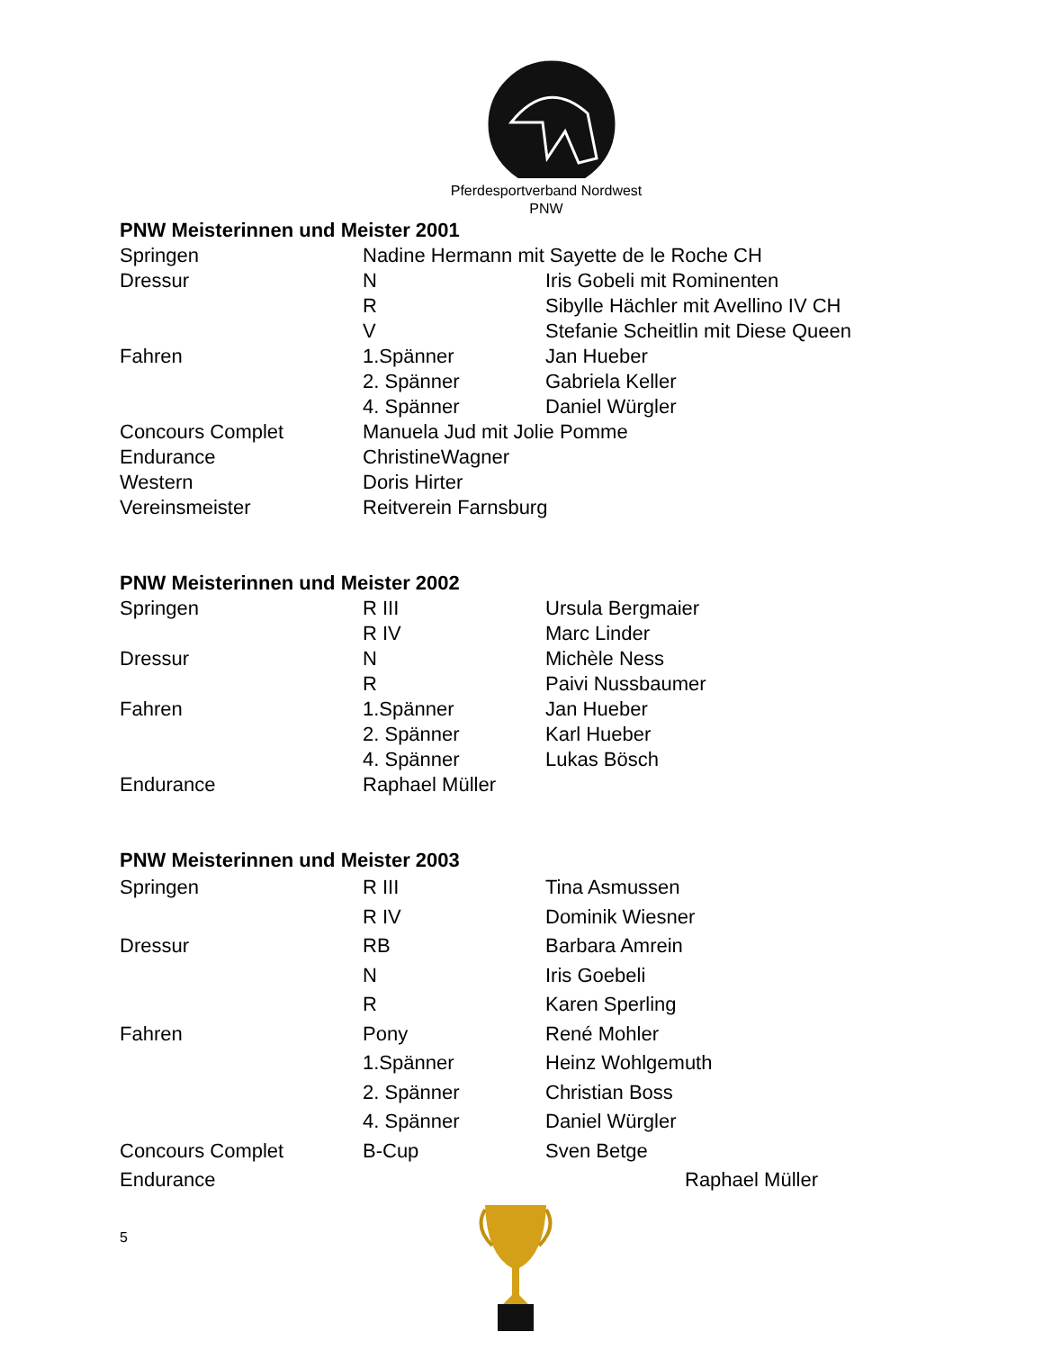Pferdesportverband Nordwest
PNW
PNW Meisterinnen und Meister 2001
| Springen | Nadine Hermann mit Sayette de le Roche CH | |
| Dressur | N | Iris Gobeli mit Rominenten |
| | R | Sibylle Hächler mit Avellino IV CH |
| | V | Stefanie Scheitlin mit Diese Queen |
| Fahren | 1.Spänner | Jan Hueber |
| | 2. Spänner | Gabriela Keller |
| | 4. Spänner | Daniel Würgler |
| Concours Complet | Manuela Jud mit Jolie Pomme | |
| Endurance | ChristineWagner | |
| Western | Doris Hirter | |
| Vereinsmeister | Reitverein Farnsburg | |
PNW Meisterinnen und Meister 2002
| Springen | R III | Ursula Bergmaier |
| | R IV | Marc Linder |
| Dressur | N | Michèle Ness |
| | R | Paivi Nussbaumer |
| Fahren | 1.Spänner | Jan Hueber |
| | 2. Spänner | Karl Hueber |
| | 4. Spänner | Lukas Bösch |
| Endurance | Raphael Müller | |
PNW Meisterinnen und Meister 2003
| Springen | R III | Tina Asmussen |
| | R IV | Dominik Wiesner |
| Dressur | RB | Barbara Amrein |
| | N | Iris Goebeli |
| | R | Karen Sperling |
| Fahren | Pony | René Mohler |
| | 1.Spänner | Heinz Wohlgemuth |
| | 2. Spänner | Christian Boss |
| | 4. Spänner | Daniel Würgler |
| Concours Complet | B-Cup | Sven Betge |
| Endurance | | Raphael Müller |
5